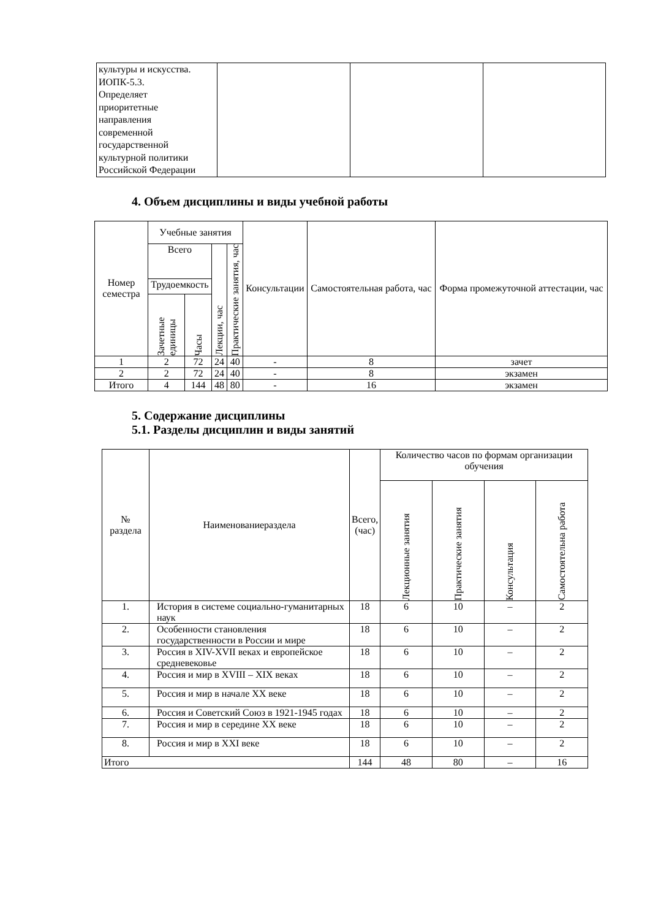| культуры и искусства. ИОПК-5.3. Определяет приоритетные направления современной государственной культурной политики Российской Федерации | | | |
4. Объем дисциплины и виды учебной работы
| Номер семестра | Учебные занятия | | | | Консультации | Самостоятельная работа, час | Форма промежуточной аттестации, час |
| --- | --- | --- | --- | --- | --- | --- | --- |
| | Всего | | Лекции, час | Практические занятия, час | | | |
| | Трудоемкость | | | | | | |
| | Зачетные единицы | Часы | | | | | |
| 1 | 2 | 72 | 24 | 40 | - | 8 | зачет |
| 2 | 2 | 72 | 24 | 40 | - | 8 | экзамен |
| Итого | 4 | 144 | 48 | 80 | - | 16 | экзамен |
5. Содержание дисциплины
5.1. Разделы дисциплин и виды занятий
| № раздела | Наименованиераздела | Всего, (час) | Количество часов по формам организации обучения | | | |
| --- | --- | --- | --- | --- | --- | --- |
| | | | Лекционные занятия | Практические занятия | Консультация | Самостоятельна работа |
| 1. | История в системе социально-гуманитарных наук | 18 | 6 | 10 | – | 2 |
| 2. | Особенности становления государственности в России и мире | 18 | 6 | 10 | – | 2 |
| 3. | Россия в XIV-XVII веках и европейское средневековье | 18 | 6 | 10 | – | 2 |
| 4. | Россия и мир в XVIII – XIX веках | 18 | 6 | 10 | – | 2 |
| 5. | Россия и мир в начале XX веке | 18 | 6 | 10 | – | 2 |
| 6. | Россия и Советский Союз в 1921-1945 годах | 18 | 6 | 10 | – | 2 |
| 7. | Россия и мир в середине XX веке | 18 | 6 | 10 | – | 2 |
| 8. | Россия и мир в XXI веке | 18 | 6 | 10 | – | 2 |
| Итого | | 144 | 48 | 80 | – | 16 |